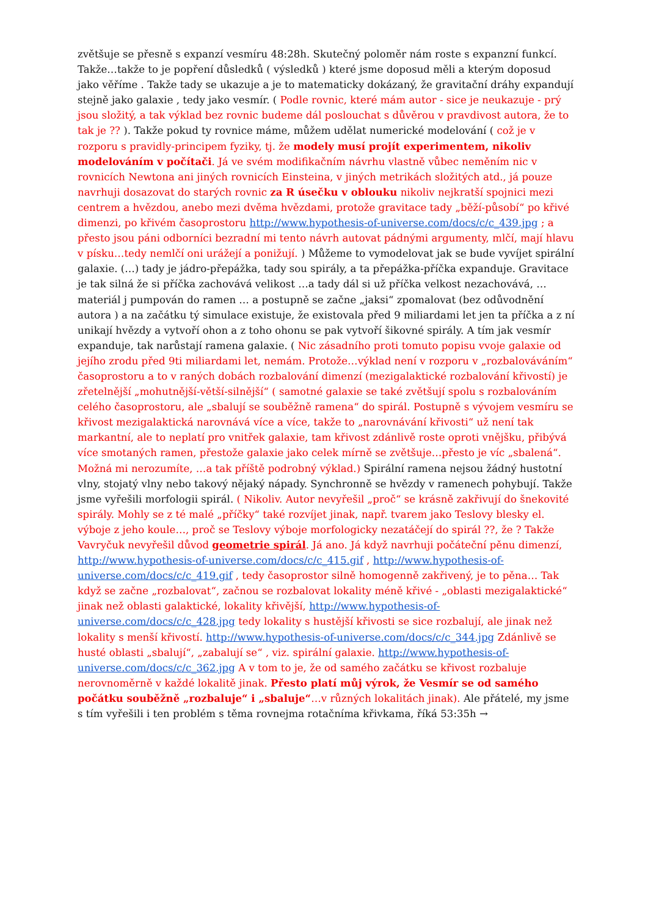zvětšuje se přesně s expanzí vesmíru 48:28h. Skutečný poloměr nám roste s expanzní funkcí. Takže…takže to je popření důsledků ( výsledků ) které jsme doposud měli a kterým doposud jako věříme . Takže tady se ukazuje a je to matematicky dokázaný, že gravitační dráhy expandují stejně jako galaxie , tedy jako vesmír. ( Podle rovnic, které mám autor - sice je neukazuje - prý jsou složitý, a tak výklad bez rovnic budeme dál poslouchat s důvěrou v pravdivost autora, že to tak je ?? ). Takže pokud ty rovnice máme, můžem udělat numerické modelování ( což je v rozporu s pravidly-principem fyziky, tj. že modely musí projít experimentem, nikoliv modelováním v počítači. Já ve svém modifikačním návrhu vlastně vůbec neměním nic v rovnicích Newtona ani jiných rovnicích Einsteina, v jiných metrikách složitých atd., já pouze navrhuji dosazovat do starých rovnic za R úsečku v oblouku nikoliv nejkratší spojnici mezi centrem a hvězdou, anebo mezi dvěma hvězdami, protože gravitace tady „běží-působí“ po křivé dimenzi, po křivém časoprostoru http://www.hypothesis-of-universe.com/docs/c/c_439.jpg ; a přesto jsou páni odborníci bezradní mi tento návrh autovat pádnými argumenty, mlčí, mají hlavu v písku…tedy nemlčí oni urážejí a ponižují. ) Můžeme to vymodelovat jak se bude vyvíjet spirální galaxie. (…) tady je jádro-přepážka, tady sou spirály, a ta přepážka-příčka expanduje. Gravitace je tak silná že si příčka zachovává velikost …a tady dál si už příčka velkost nezachovává, …materiál j pumpován do ramen … a postupně se začne „jaksi“ zpomalovat (bez odůvodnění autora ) a na začátku tý simulace existuje, že existovala před 9 miliardami let jen ta příčka a z ní unikají hvězdy a vytvoří ohon a z toho ohonu se pak vytvoří šikovné spirály. A tím jak vesmír expanduje, tak narůstají ramena galaxie. ( Nic zásadního proti tomuto popisu vvoje galaxie od jejího zrodu před 9ti miliardami let, nemám. Protože…výklad není v rozporu v „rozbalováváním“ časoprostoru a to v raných dobách rozbalování dimenzí (mezigalaktické rozbalování křivostí) je zřetelnější „mohutnější-větší-silnější“ ( samotné galaxie se také zvětšují spolu s rozbalováním celého časoprostoru, ale „sbalují se souběžně ramena“ do spirál. Postupně s vývojem vesmíru se křivost mezigalaktická narovnává více a více, takže to „narovnávání křivosti“ už není tak markantní, ale to neplatí pro vnitřek galaxie, tam křivost zdánlivě roste oproti vnějšku, přibývá více smotaných ramen, přestože galaxie jako celek mírně se zvětšuje…přesto je víc „sbalená“. Možná mi nerozumíte, …a tak příště podrobný výklad.) Spirální ramena nejsou žádný hustotní vlny, stojatý vlny nebo takový nějaký nápady. Synchronně se hvězdy v ramenech pohybují. Takže jsme vyřešili morfologii spirál. ( Nikoliv. Autor nevyřešil „proč“ se krásně zakřivují do šnekovité spirály. Mohly se z té malé „příčky“ také rozvíjet jinak, např. tvarem jako Teslovy blesky el. výboje z jeho koule…, proč se Teslovy výboje morfologicky nezatáčejí do spirál ??, že ? Takže Vavryčuk nevyřešil důvod geometrie spirál. Já ano. Já když navrhuji počáteční pěnu dimenzí, http://www.hypothesis-of-universe.com/docs/c/c_415.gif , http://www.hypothesis-of-universe.com/docs/c/c_419.gif , tedy časoprostor silně homogenně zakřivený, je to pěna… Tak když se začne „rozbalovat“, začnou se rozbalovat lokality méně křivé - „oblasti mezigalaktické“ jinak než oblasti galaktické, lokality křivější, http://www.hypothesis-of-universe.com/docs/c/c_428.jpg tedy lokality s hustější křivosti se sice rozbalují, ale jinak než lokality s menší křivostí. http://www.hypothesis-of-universe.com/docs/c/c_344.jpg Zdánlivě se husté oblasti „sbalují“, „zabalují se“ , viz. spirální galaxie. http://www.hypothesis-of-universe.com/docs/c/c_362.jpg A v tom to je, že od samého začátku se křivost rozbaluje nerovnoměrně v každé lokalitě jinak. Přesto platí můj výrok, že Vesmír se od samého počátku souběžně „rozbaluje“ i „sbaluje“…v různých lokalitách jinak). Ale přátelé, my jsme s tím vyřešili i ten problém s těma rovnejma rotačníma křivkama, říká 53:35h →